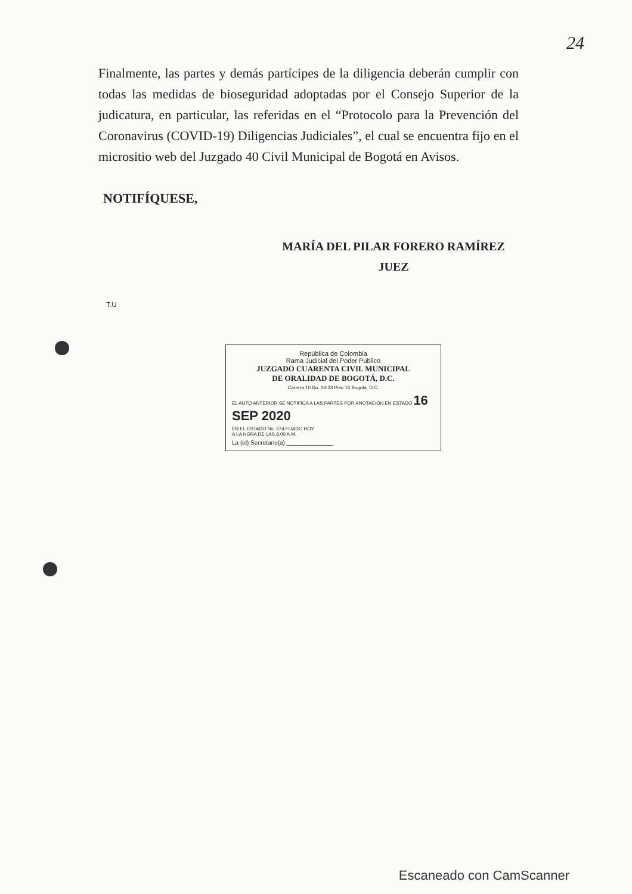24
Finalmente, las partes y demás partícipes de la diligencia deberán cumplir con todas las medidas de bioseguridad adoptadas por el Consejo Superior de la judicatura, en particular, las referidas en el “Protocolo para la Prevención del Coronavirus (COVID-19) Diligencias Judiciales”, el cual se encuentra fijo en el micrositio web del Juzgado 40 Civil Municipal de Bogotá en Avisos.
NOTIFÍQUESE,
MARÍA DEL PILAR FORERO RAMÍREZ
JUEZ
T.U
República de Colombia
Rama Judicial del Poder Público
JUZGADO CUARENTA CIVIL MUNICIPAL
DE ORALIDAD DE BOGOTÁ, D.C.
Carrera 10 No. 14-33 Piso 16 Bogotá, D.C.
EL AUTO ANTERIOR SE NOTIFICA A LAS PARTES POR ANOTACIÓN EN ESTADO 16 SEP 2020
EN EL ESTADO No. 074 FIJADO HOY
A LA HORA DE LAS 8.00 A.M.
La (el) Secretario(a) ______________
Escaneado con CamScanner